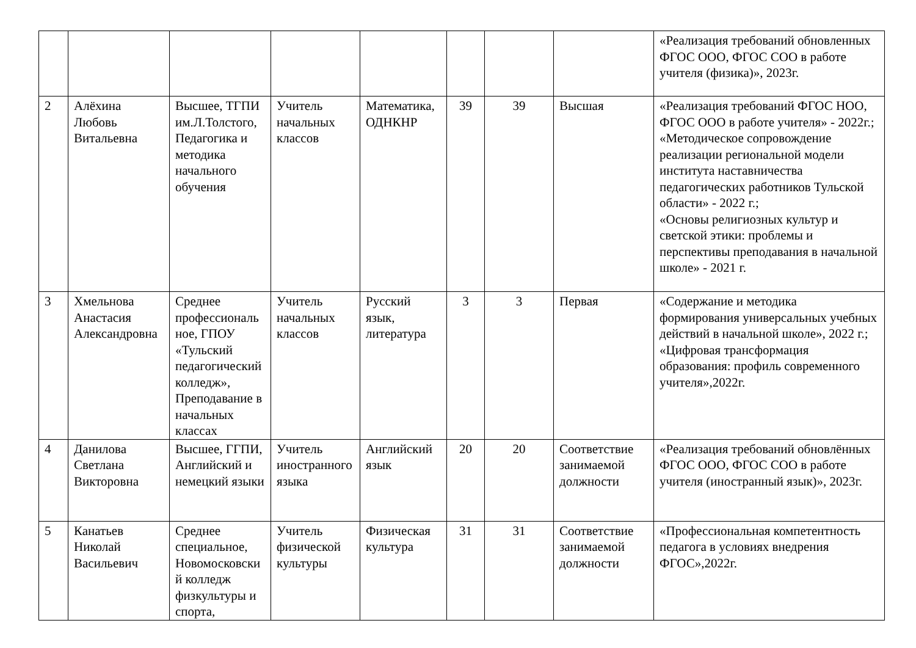| | | | | | | | | «Реализация требований обновленных ФГОС ООО, ФГОС СОО в работе учителя (физика)», 2023г. |
| 2 | Алёхина Любовь Витальевна | Высшее, ТГПИ им.Л.Толстого, Педагогика и методика начального обучения | Учитель начальных классов | Математика, ОДНКНР | 39 | 39 | Высшая | «Реализация требований ФГОС НОО, ФГОС ООО в работе учителя» - 2022г.; «Методическое сопровождение реализации региональной модели института наставничества педагогических работников Тульской области» - 2022 г.; «Основы религиозных культур и светской этики: проблемы и перспективы преподавания в начальной школе» - 2021 г. |
| 3 | Хмельнова Анастасия Александровна | Среднее профессиональное, ГПОУ «Тульский педагогический колледж», Преподавание в начальных классах | Учитель начальных классов | Русский язык, литература | 3 | 3 | Первая | «Содержание и методика формирования универсальных учебных действий в начальной школе», 2022 г.; «Цифровая трансформация образования: профиль современного учителя»,2022г. |
| 4 | Данилова Светлана Викторовна | Высшее, ГГПИ, Английский и немецкий языки | Учитель иностранного языка | Английский язык | 20 | 20 | Соответствие занимаемой должности | «Реализация требований обновлённых ФГОС ООО, ФГОС СОО в работе учителя (иностранный язык)», 2023г. |
| 5 | Канатьев Николай Васильевич | Среднее специальное, Новомосковский колледж физкультуры и спорта, | Учитель физической культуры | Физическая культура | 31 | 31 | Соответствие занимаемой должности | «Профессиональная компетентность педагога в условиях внедрения ФГОС»,2022г. |